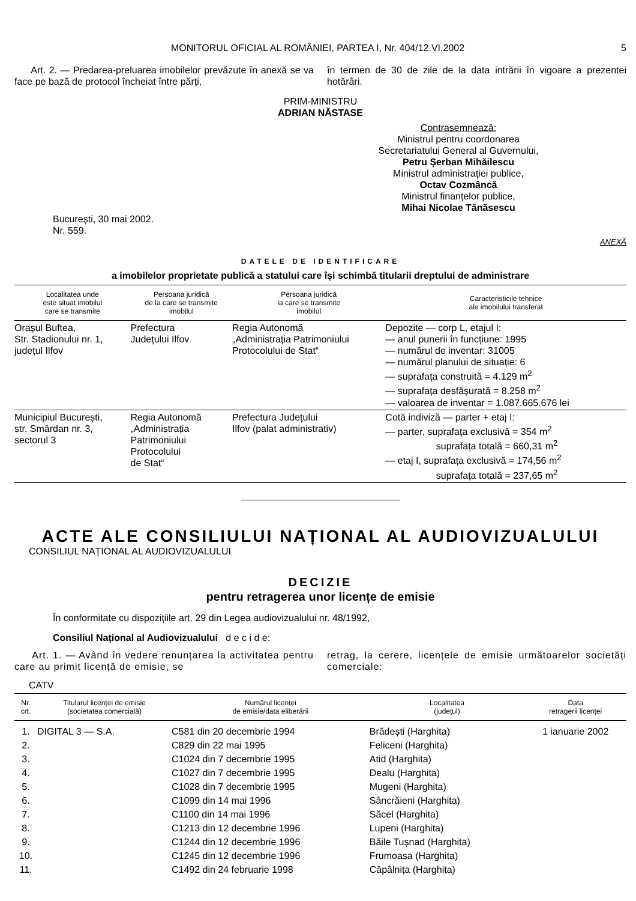MONITORUL OFICIAL AL ROMÂNIEI, PARTEA I, Nr. 404/12.VI.2002 5
Art. 2. — Predarea-preluarea imobilelor prevăzute în anexă se va face pe bază de protocol încheiat între părți,
în termen de 30 de zile de la data intrării în vigoare a prezentei hotărâri.
PRIM-MINISTRU
ADRIAN NĂSTASE
Contrasemnează:
Ministrul pentru coordonarea
Secretariatului General al Guvernului,
Petru Șerban Mihăilescu
Ministrul administrației publice,
Octav Cozmâncă
Ministrul finanțelor publice,
Mihai Nicolae Tănăsescu
București, 30 mai 2002.
Nr. 559.
ANEXĂ
DATELE DE IDENTIFICARE
a imobilelor proprietate publică a statului care își schimbă titularii dreptului de administrare
| Localitatea unde este situat imobilul care se transmite | Persoana juridică de la care se transmite imobilul | Persoana juridică la care se transmite imobilul | Caracteristicile tehnice ale imobilului transferat |
| --- | --- | --- | --- |
| Orașul Buftea, Str. Stadionului nr. 1, județul Ilfov | Prefectura Județului Ilfov | Regia Autonomă „Administrația Patrimoniului Protocolului de Stat“ | Depozite — corp L, etajul I: — anul punerii în funcțiune: 1995 — numărul de inventar: 31005 — numărul planului de situație: 6 — suprafața construită = 4.129 m<sup>2</sup> — suprafața desfășurată = 8.258 m<sup>2</sup> — valoarea de inventar = 1.087.665.676 lei |
| Municipiul București, str. Smârdan nr. 3, sectorul 3 | Regia Autonomă „Administrația Patrimoniului Protocolului de Stat“ | Prefectura Județului Ilfov (palat administrativ) | Cotă indiviză — parter + etaj I: — parter, suprafața exclusivă = 354 m<sup>2</sup> suprafața totală = 660,31 m<sup>2</sup> — etaj I, suprafața exclusivă = 174,56 m<sup>2</sup> suprafața totală = 237,65 m<sup>2</sup> |
ACTE ALE CONSILIULUI NAȚIONAL AL AUDIOVIZUALULUI
CONSILIUL NAȚIONAL AL AUDIOVIZUALULUI
DECIZIE
pentru retragerea unor licențe de emisie
În conformitate cu dispozițiile art. 29 din Legea audiovizualului nr. 48/1992,
Consiliul Național al Audiovizualului d e c i d e:
Art. 1. — Având în vedere renunțarea la activitatea pentru care au primit licență de emisie, se
retrag, la cerere, licențele de emisie următoarelor societăți comerciale:
CATV
| Nr. crt. | Titularul licenței de emisie (societatea comercială) | Numărul licenței de emisie/data eliberării | Localitatea (județul) | Data retragerii licenței |
| --- | --- | --- | --- | --- |
| 1. | DIGITAL 3 — S.A. | C581 din 20 decembrie 1994 | Brădești (Harghita) | 1 ianuarie 2002 |
| 2. | | C829 din 22 mai 1995 | Feliceni (Harghita) | |
| 3. | | C1024 din 7 decembrie 1995 | Atid (Harghita) | |
| 4. | | C1027 din 7 decembrie 1995 | Dealu (Harghita) | |
| 5. | | C1028 din 7 decembrie 1995 | Mugeni (Harghita) | |
| 6. | | C1099 din 14 mai 1996 | Sâncrăieni (Harghita) | |
| 7. | | C1100 din 14 mai 1996 | Săcel (Harghita) | |
| 8. | | C1213 din 12 decembrie 1996 | Lupeni (Harghita) | |
| 9. | | C1244 din 12 decembrie 1996 | Băile Tușnad (Harghita) | |
| 10. | | C1245 din 12 decembrie 1996 | Frumoasa (Harghita) | |
| 11. | | C1492 din 24 februarie 1998 | Căpâlnița (Harghita) | |